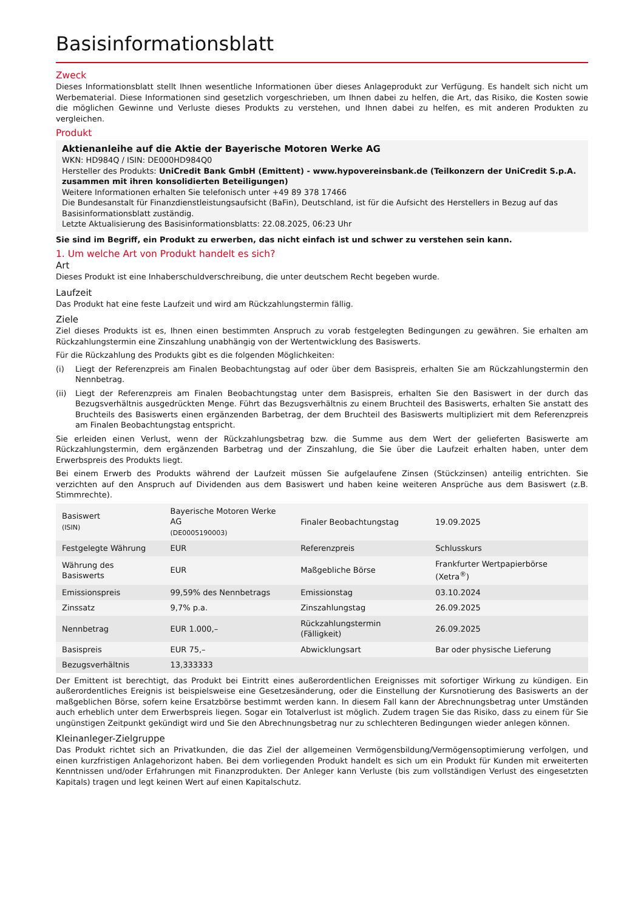Basisinformationsblatt
Zweck
Dieses Informationsblatt stellt Ihnen wesentliche Informationen über dieses Anlageprodukt zur Verfügung. Es handelt sich nicht um Werbematerial. Diese Informationen sind gesetzlich vorgeschrieben, um Ihnen dabei zu helfen, die Art, das Risiko, die Kosten sowie die möglichen Gewinne und Verluste dieses Produkts zu verstehen, und Ihnen dabei zu helfen, es mit anderen Produkten zu vergleichen.
Produkt
Aktienanleihe auf die Aktie der Bayerische Motoren Werke AG
WKN: HD984Q / ISIN: DE000HD984Q0
Hersteller des Produkts: UniCredit Bank GmbH (Emittent) - www.hypovereinsbank.de (Teilkonzern der UniCredit S.p.A. zusammen mit ihren konsolidierten Beteiligungen)
Weitere Informationen erhalten Sie telefonisch unter +49 89 378 17466
Die Bundesanstalt für Finanzdienstleistungsaufsicht (BaFin), Deutschland, ist für die Aufsicht des Herstellers in Bezug auf das Basisinformationsblatt zuständig.
Letzte Aktualisierung des Basisinformationsblatts: 22.08.2025, 06:23 Uhr
Sie sind im Begriff, ein Produkt zu erwerben, das nicht einfach ist und schwer zu verstehen sein kann.
1. Um welche Art von Produkt handelt es sich?
Art
Dieses Produkt ist eine Inhaberschuldverschreibung, die unter deutschem Recht begeben wurde.
Laufzeit
Das Produkt hat eine feste Laufzeit und wird am Rückzahlungstermin fällig.
Ziele
Ziel dieses Produkts ist es, Ihnen einen bestimmten Anspruch zu vorab festgelegten Bedingungen zu gewähren. Sie erhalten am Rückzahlungstermin eine Zinszahlung unabhängig von der Wertentwicklung des Basiswerts.
Für die Rückzahlung des Produkts gibt es die folgenden Möglichkeiten:
(i) Liegt der Referenzpreis am Finalen Beobachtungstag auf oder über dem Basispreis, erhalten Sie am Rückzahlungstermin den Nennbetrag.
(ii) Liegt der Referenzpreis am Finalen Beobachtungstag unter dem Basispreis, erhalten Sie den Basiswert in der durch das Bezugsverhältnis ausgedrückten Menge. Führt das Bezugsverhältnis zu einem Bruchteil des Basiswerts, erhalten Sie anstatt des Bruchteils des Basiswerts einen ergänzenden Barbetrag, der dem Bruchteil des Basiswerts multipliziert mit dem Referenzpreis am Finalen Beobachtungstag entspricht.
Sie erleiden einen Verlust, wenn der Rückzahlungsbetrag bzw. die Summe aus dem Wert der gelieferten Basiswerte am Rückzahlungstermin, dem ergänzenden Barbetrag und der Zinszahlung, die Sie über die Laufzeit erhalten haben, unter dem Erwerbspreis des Produkts liegt.
Bei einem Erwerb des Produkts während der Laufzeit müssen Sie aufgelaufene Zinsen (Stückzinsen) anteilig entrichten. Sie verzichten auf den Anspruch auf Dividenden aus dem Basiswert und haben keine weiteren Ansprüche aus dem Basiswert (z.B. Stimmrechte).
| Basiswert (ISIN) | Bayerische Motoren Werke AG (DE0005190003) | Finaler Beobachtungstag | 19.09.2025 |
| Festgelegte Währung | EUR | Referenzpreis | Schlusskurs |
| Währung des Basiswerts | EUR | Maßgebliche Börse | Frankfurter Wertpapierbörse (Xetra<sup>®</sup>) |
| Emissionspreis | 99,59% des Nennbetrags | Emissionstag | 03.10.2024 |
| Zinssatz | 9,7% p.a. | Zinszahlungstag | 26.09.2025 |
| Nennbetrag | EUR 1.000,– | Rückzahlungstermin (Fälligkeit) | 26.09.2025 |
| Basispreis | EUR 75,– | Abwicklungsart | Bar oder physische Lieferung |
| Bezugsverhältnis | 13,333333 | | |
Der Emittent ist berechtigt, das Produkt bei Eintritt eines außerordentlichen Ereignisses mit sofortiger Wirkung zu kündigen. Ein außerordentliches Ereignis ist beispielsweise eine Gesetzesänderung, oder die Einstellung der Kursnotierung des Basiswerts an der maßgeblichen Börse, sofern keine Ersatzbörse bestimmt werden kann. In diesem Fall kann der Abrechnungsbetrag unter Umständen auch erheblich unter dem Erwerbspreis liegen. Sogar ein Totalverlust ist möglich. Zudem tragen Sie das Risiko, dass zu einem für Sie ungünstigen Zeitpunkt gekündigt wird und Sie den Abrechnungsbetrag nur zu schlechteren Bedingungen wieder anlegen können.
Kleinanleger-Zielgruppe
Das Produkt richtet sich an Privatkunden, die das Ziel der allgemeinen Vermögensbildung/Vermögensoptimierung verfolgen, und einen kurzfristigen Anlagehorizont haben. Bei dem vorliegenden Produkt handelt es sich um ein Produkt für Kunden mit erweiterten Kenntnissen und/oder Erfahrungen mit Finanzprodukten. Der Anleger kann Verluste (bis zum vollständigen Verlust des eingesetzten Kapitals) tragen und legt keinen Wert auf einen Kapitalschutz.